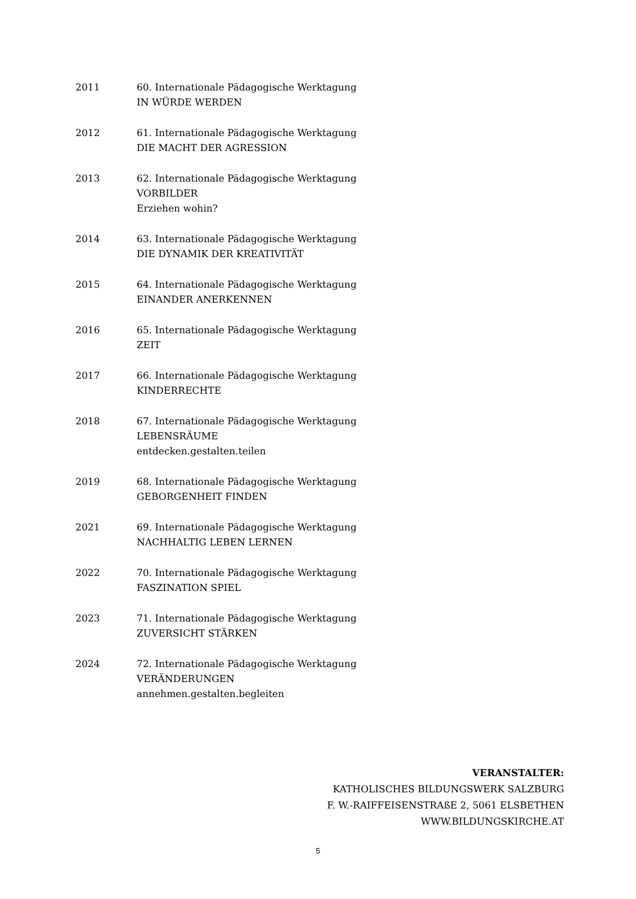2011 60. Internationale Pädagogische Werktagung
IN WÜRDE WERDEN
2012 61. Internationale Pädagogische Werktagung
DIE MACHT DER AGRESSION
2013 62. Internationale Pädagogische Werktagung
VORBILDER
Erziehen wohin?
2014 63. Internationale Pädagogische Werktagung
DIE DYNAMIK DER KREATIVITÄT
2015 64. Internationale Pädagogische Werktagung
EINANDER ANERKENNEN
2016 65. Internationale Pädagogische Werktagung
ZEIT
2017 66. Internationale Pädagogische Werktagung
KINDERRECHTE
2018 67. Internationale Pädagogische Werktagung
LEBENSRÄUME
entdecken.gestalten.teilen
2019 68. Internationale Pädagogische Werktagung
GEBORGENHEIT FINDEN
2021 69. Internationale Pädagogische Werktagung
NACHHALTIG LEBEN LERNEN
2022 70. Internationale Pädagogische Werktagung
FASZINATION SPIEL
2023 71. Internationale Pädagogische Werktagung
ZUVERSICHT STÄRKEN
2024 72. Internationale Pädagogische Werktagung
VERÄNDERUNGEN
annehmen.gestalten.begleiten
VERANSTALTER:
KATHOLISCHES BILDUNGSWERK SALZBURG
F. W.-RAIFFEISENSTRAßE 2, 5061 ELSBETHEN
WWW.BILDUNGSKIRCHE.AT
5